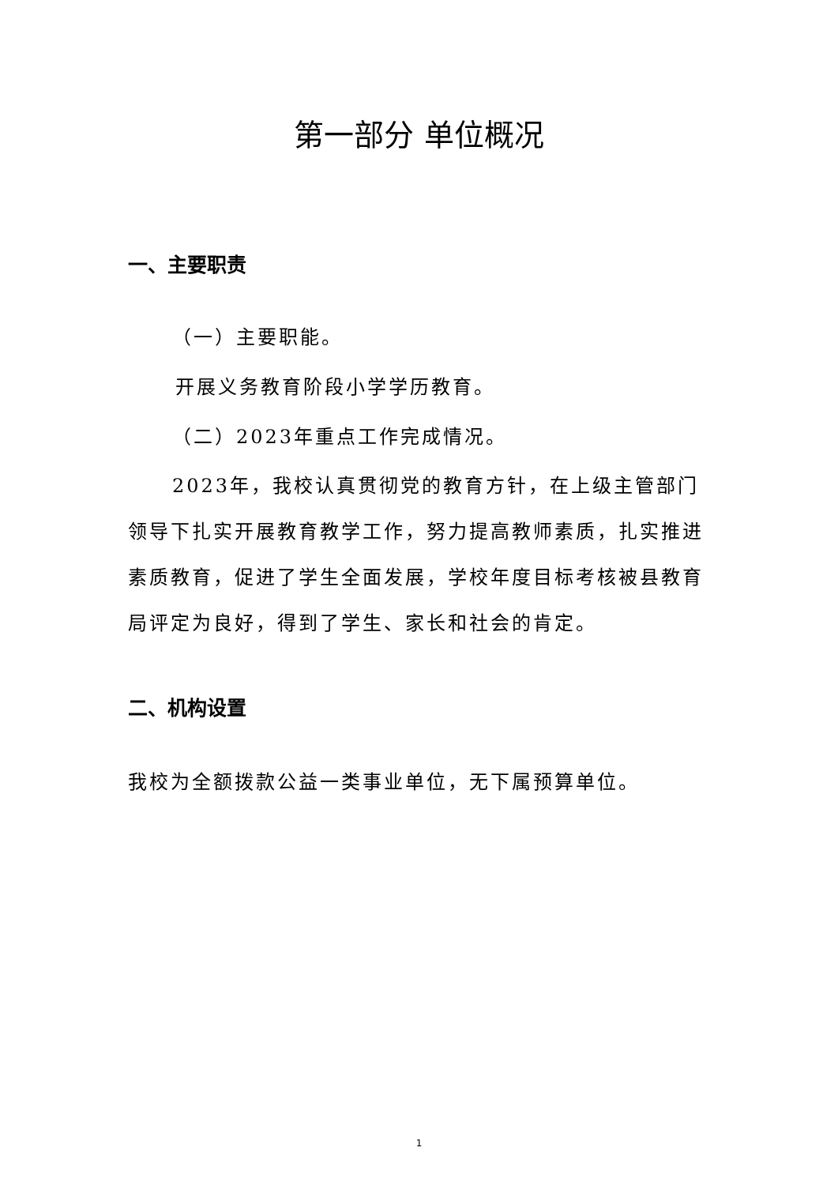第一部分 单位概况
一、主要职责
（一）主要职能。
开展义务教育阶段小学学历教育。
（二）2023年重点工作完成情况。
2023年，我校认真贯彻党的教育方针，在上级主管部门领导下扎实开展教育教学工作，努力提高教师素质，扎实推进素质教育，促进了学生全面发展，学校年度目标考核被县教育局评定为良好，得到了学生、家长和社会的肯定。
二、机构设置
我校为全额拨款公益一类事业单位，无下属预算单位。
1